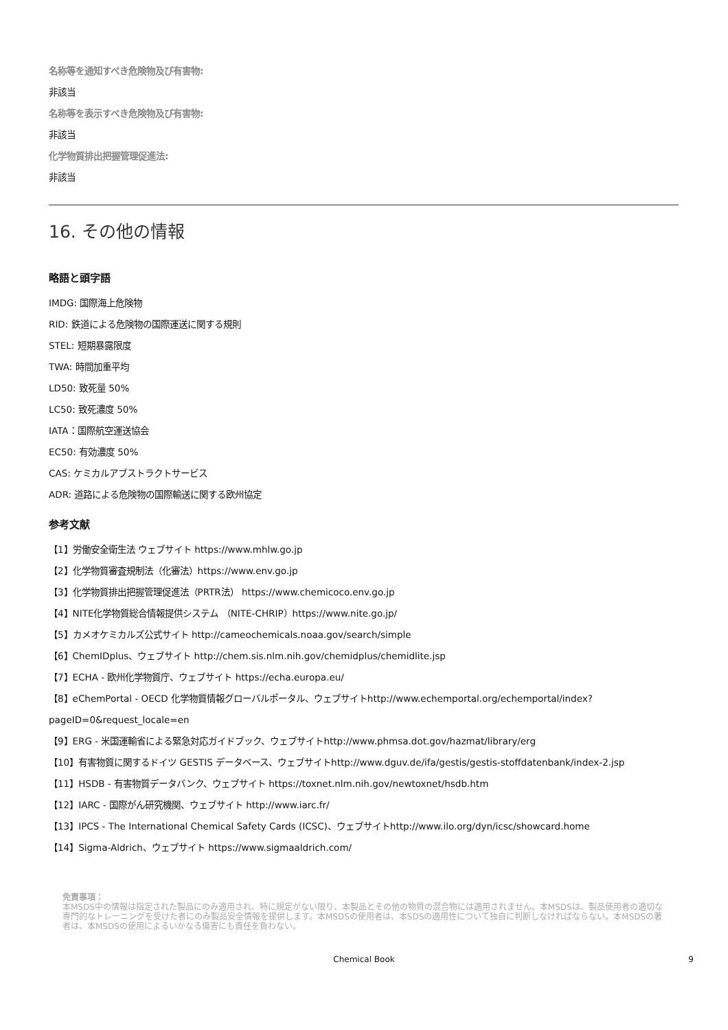名称等を通知すべき危険物及び有害物:
非該当
名称等を表示すべき危険物及び有害物:
非該当
化学物質排出把握管理促進法:
非該当
16. その他の情報
略語と頭字語
IMDG: 国際海上危険物
RID: 鉄道による危険物の国際運送に関する規則
STEL: 短期暴露限度
TWA: 時間加重平均
LD50: 致死量 50%
LC50: 致死濃度 50%
IATA：国際航空運送協会
EC50: 有効濃度 50%
CAS: ケミカルアブストラクトサービス
ADR: 道路による危険物の国際輸送に関する欧州協定
参考文献
【1】労働安全衛生法 ウェブサイト https://www.mhlw.go.jp
【2】化学物質審査規制法（化審法）https://www.env.go.jp
【3】化学物質排出把握管理促進法（PRTR法） https://www.chemicoco.env.go.jp
【4】NITE化学物質総合情報提供システム （NITE-CHRIP）https://www.nite.go.jp/
【5】カメオケミカルズ公式サイト http://cameochemicals.noaa.gov/search/simple
【6】ChemIDplus、ウェブサイト http://chem.sis.nlm.nih.gov/chemidplus/chemidlite.jsp
【7】ECHA - 欧州化学物質庁、ウェブサイト https://echa.europa.eu/
【8】eChemPortal - OECD 化学物質情報グローバルポータル、ウェブサイトhttp://www.echemportal.org/echemportal/index?
pageID=0&request_locale=en
【9】ERG - 米国運輸省による緊急対応ガイドブック、ウェブサイトhttp://www.phmsa.dot.gov/hazmat/library/erg
【10】有害物質に関するドイツ GESTIS データベース、ウェブサイトhttp://www.dguv.de/ifa/gestis/gestis-stoffdatenbank/index-2.jsp
【11】HSDB - 有害物質データバンク、ウェブサイト https://toxnet.nlm.nih.gov/newtoxnet/hsdb.htm
【12】IARC - 国際がん研究機関、ウェブサイト http://www.iarc.fr/
【13】IPCS - The International Chemical Safety Cards (ICSC)、ウェブサイトhttp://www.ilo.org/dyn/icsc/showcard.home
【14】Sigma-Aldrich、ウェブサイト https://www.sigmaaldrich.com/
免責事項：
本MSDS中の情報は指定された製品にのみ適用され、特に規定がない限り、本製品とその他の物質の混合物には適用されません。本MSDSは、製品使用者の適切な専門的なトレーニングを受けた者にのみ製品安全情報を提供します。本MSDSの使用者は、本SDSの適用性について独自に判断しなければならない。本MSDSの著者は、本MSDSの使用によるいかなる傷害にも責任を負わない。
Chemical Book
9